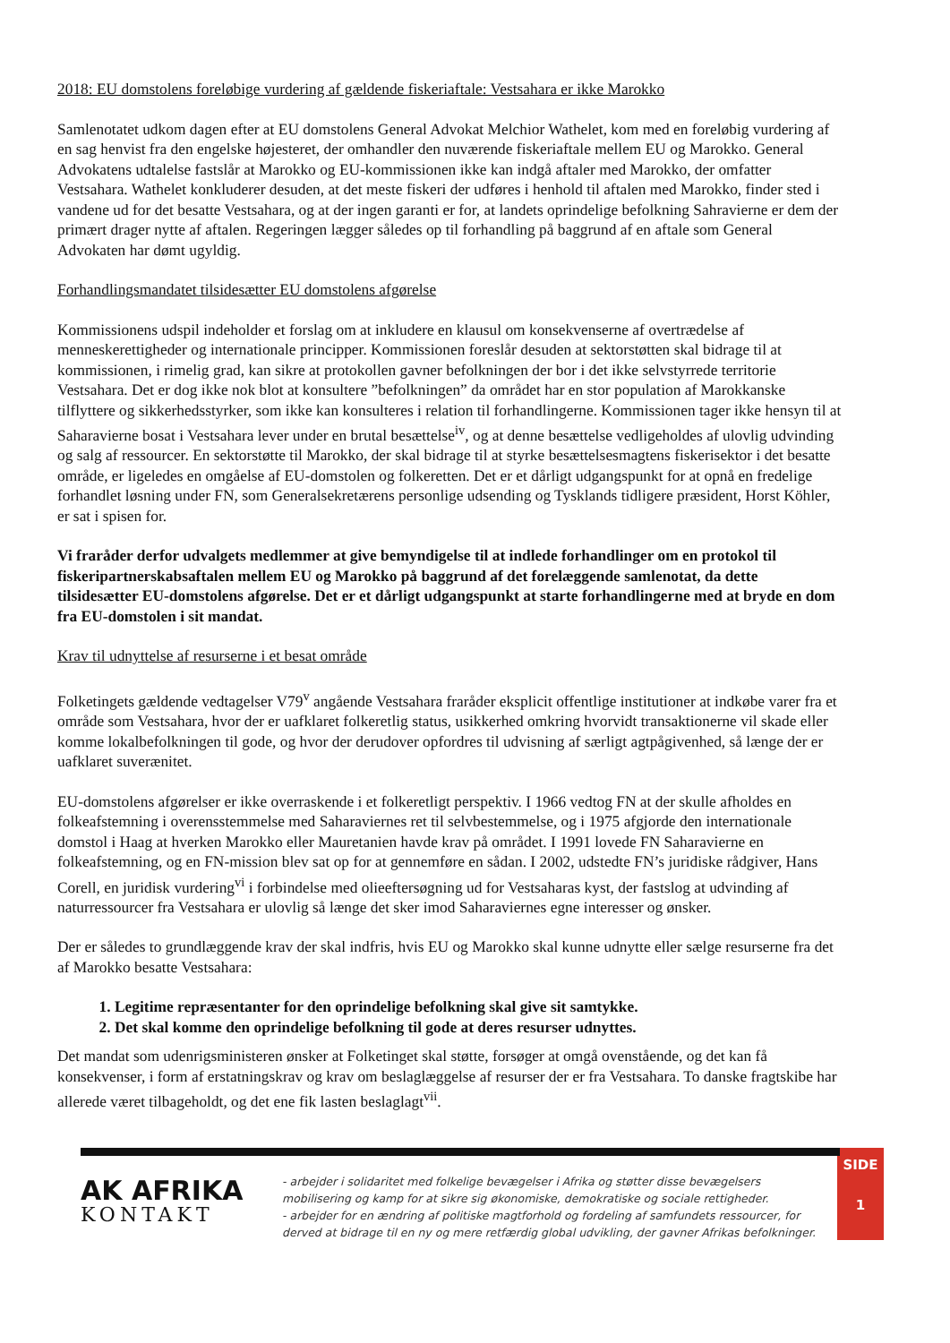2018: EU domstolens foreløbige vurdering af gældende fiskeriaftale: Vestsahara er ikke Marokko
Samlenotatet udkom dagen efter at EU domstolens General Advokat Melchior Wathelet, kom med en foreløbig vurdering af en sag henvist fra den engelske højesteret, der omhandler den nuværende fiskeriaftale mellem EU og Marokko. General Advokatens udtalelse fastslår at Marokko og EU-kommissionen ikke kan indgå aftaler med Marokko, der omfatter Vestsahara. Wathelet konkluderer desuden, at det meste fiskeri der udføres i henhold til aftalen med Marokko, finder sted i vandene ud for det besatte Vestsahara, og at der ingen garanti er for, at landets oprindelige befolkning Sahravierne er dem der primært drager nytte af aftalen. Regeringen lægger således op til forhandling på baggrund af en aftale som General Advokaten har dømt ugyldig.
Forhandlingsmandatet tilsidesætter EU domstolens afgørelse
Kommissionens udspil indeholder et forslag om at inkludere en klausul om konsekvenserne af overtrædelse af menneskerettigheder og internationale principper. Kommissionen foreslår desuden at sektorstøtten skal bidrage til at kommissionen, i rimelig grad, kan sikre at protokollen gavner befolkningen der bor i det ikke selvstyrrede territorie Vestsahara. Det er dog ikke nok blot at konsultere ”befolkningen” da området har en stor population af Marokkanske tilflyttere og sikkerhedsstyrker, som ikke kan konsulteres i relation til forhandlingerne. Kommissionen tager ikke hensyn til at Saharavierne bosat i Vestsahara lever under en brutal besættelse<sup>iv</sup>, og at denne besættelse vedligeholdes af ulovlig udvinding og salg af ressourcer. En sektorstøtte til Marokko, der skal bidrage til at styrke besættelsesmagtens fiskerisektor i det besatte område, er ligeledes en omgåelse af EU-domstolen og folkeretten. Det er et dårligt udgangspunkt for at opnå en fredelige forhandlet løsning under FN, som Generalsekretærens personlige udsending og Tysklands tidligere præsident, Horst Köhler, er sat i spisen for.
Vi fraråder derfor udvalgets medlemmer at give bemyndigelse til at indlede forhandlinger om en protokol til fiskeripartnerskabsaftalen mellem EU og Marokko på baggrund af det forelæggende samlenotat, da dette tilsidesætter EU-domstolens afgørelse. Det er et dårligt udgangspunkt at starte forhandlingerne med at bryde en dom fra EU-domstolen i sit mandat.
Krav til udnyttelse af resurserne i et besat område
Folketingets gældende vedtagelser V79<sup>v</sup> angående Vestsahara fraråder eksplicit offentlige institutioner at indkøbe varer fra et område som Vestsahara, hvor der er uafklaret folkeretlig status, usikkerhed omkring hvorvidt transaktionerne vil skade eller komme lokalbefolkningen til gode, og hvor der derudover opfordres til udvisning af særligt agtpågivenhed, så længe der er uafklaret suverænitet.
EU-domstolens afgørelser er ikke overraskende i et folkeretligt perspektiv. I 1966 vedtog FN at der skulle afholdes en folkeafstemning i overensstemmelse med Saharaviernes ret til selvbestemmelse, og i 1975 afgjorde den internationale domstol i Haag at hverken Marokko eller Mauretanien havde krav på området. I 1991 lovede FN Saharavierne en folkeafstemning, og en FN-mission blev sat op for at gennemføre en sådan. I 2002, udstedte FN’s juridiske rådgiver, Hans Corell, en juridisk vurdering<sup>vi</sup> i forbindelse med olieeftersøgning ud for Vestsaharas kyst, der fastslog at udvinding af naturressourcer fra Vestsahara er ulovlig så længe det sker imod Saharaviernes egne interesser og ønsker.
Der er således to grundlæggende krav der skal indfris, hvis EU og Marokko skal kunne udnytte eller sælge resurserne fra det af Marokko besatte Vestsahara:
1. Legitime repræsentanter for den oprindelige befolkning skal give sit samtykke.
2. Det skal komme den oprindelige befolkning til gode at deres resurser udnyttes.
Det mandat som udenrigsministeren ønsker at Folketinget skal støtte, forsøger at omgå ovenstående, og det kan få konsekvenser, i form af erstatningskrav og krav om beslaglæggelse af resurser der er fra Vestsahara. To danske fragtskibe har allerede været tilbageholdt, og det ene fik lasten beslaglagt<sup>vii</sup>.
AK AFRIKA
KONTAKT
- arbejder i solidaritet med folkelige bevægelser i Afrika og støtter disse bevægelsers mobilisering og kamp for at sikre sig økonomiske, demokratiske og sociale rettigheder.
- arbejder for en ændring af politiske magtforhold og fordeling af samfundets ressourcer, for derved at bidrage til en ny og mere retfærdig global udvikling, der gavner Afrikas befolkninger.
SIDE
1